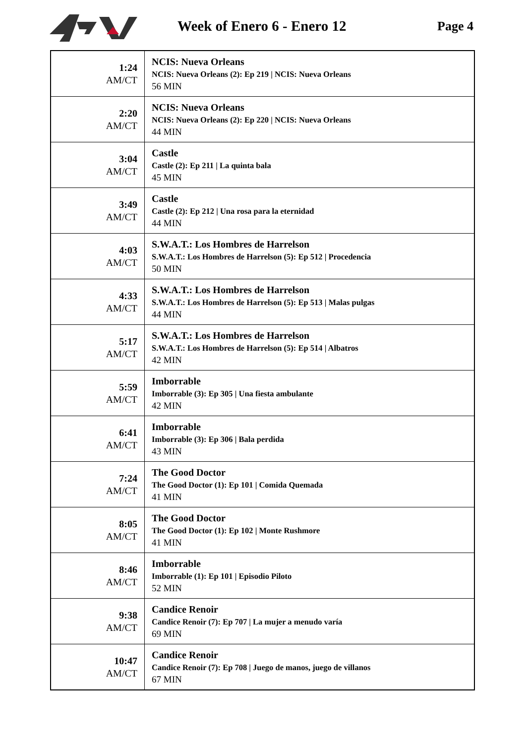Week of Enero 6 - Enero 12 Page 4
| 1:24 AM/CT | NCIS: Nueva Orleans NCIS: Nueva Orleans (2): Ep 219 / NCIS: Nueva Orleans 56 MIN |
| 2:20 AM/CT | NCIS: Nueva Orleans NCIS: Nueva Orleans (2): Ep 220 / NCIS: Nueva Orleans 44 MIN |
| 3:04 AM/CT | Castle Castle (2): Ep 211 / La quinta bala 45 MIN |
| 3:49 AM/CT | Castle Castle (2): Ep 212 / Una rosa para la eternidad 44 MIN |
| 4:03 AM/CT | S.W.A.T.: Los Hombres de Harrelson S.W.A.T.: Los Hombres de Harrelson (5): Ep 512 / Procedencia 50 MIN |
| 4:33 AM/CT | S.W.A.T.: Los Hombres de Harrelson S.W.A.T.: Los Hombres de Harrelson (5): Ep 513 / Malas pulgas 44 MIN |
| 5:17 AM/CT | S.W.A.T.: Los Hombres de Harrelson S.W.A.T.: Los Hombres de Harrelson (5): Ep 514 / Albatros 42 MIN |
| 5:59 AM/CT | Imborrable Imborrable (3): Ep 305 / Una fiesta ambulante 42 MIN |
| 6:41 AM/CT | Imborrable Imborrable (3): Ep 306 / Bala perdida 43 MIN |
| 7:24 AM/CT | The Good Doctor The Good Doctor (1): Ep 101 / Comida Quemada 41 MIN |
| 8:05 AM/CT | The Good Doctor The Good Doctor (1): Ep 102 / Monte Rushmore 41 MIN |
| 8:46 AM/CT | Imborrable Imborrable (1): Ep 101 / Episodio Piloto 52 MIN |
| 9:38 AM/CT | Candice Renoir Candice Renoir (7): Ep 707 / La mujer a menudo varía 69 MIN |
| 10:47 AM/CT | Candice Renoir Candice Renoir (7): Ep 708 / Juego de manos, juego de villanos 67 MIN |